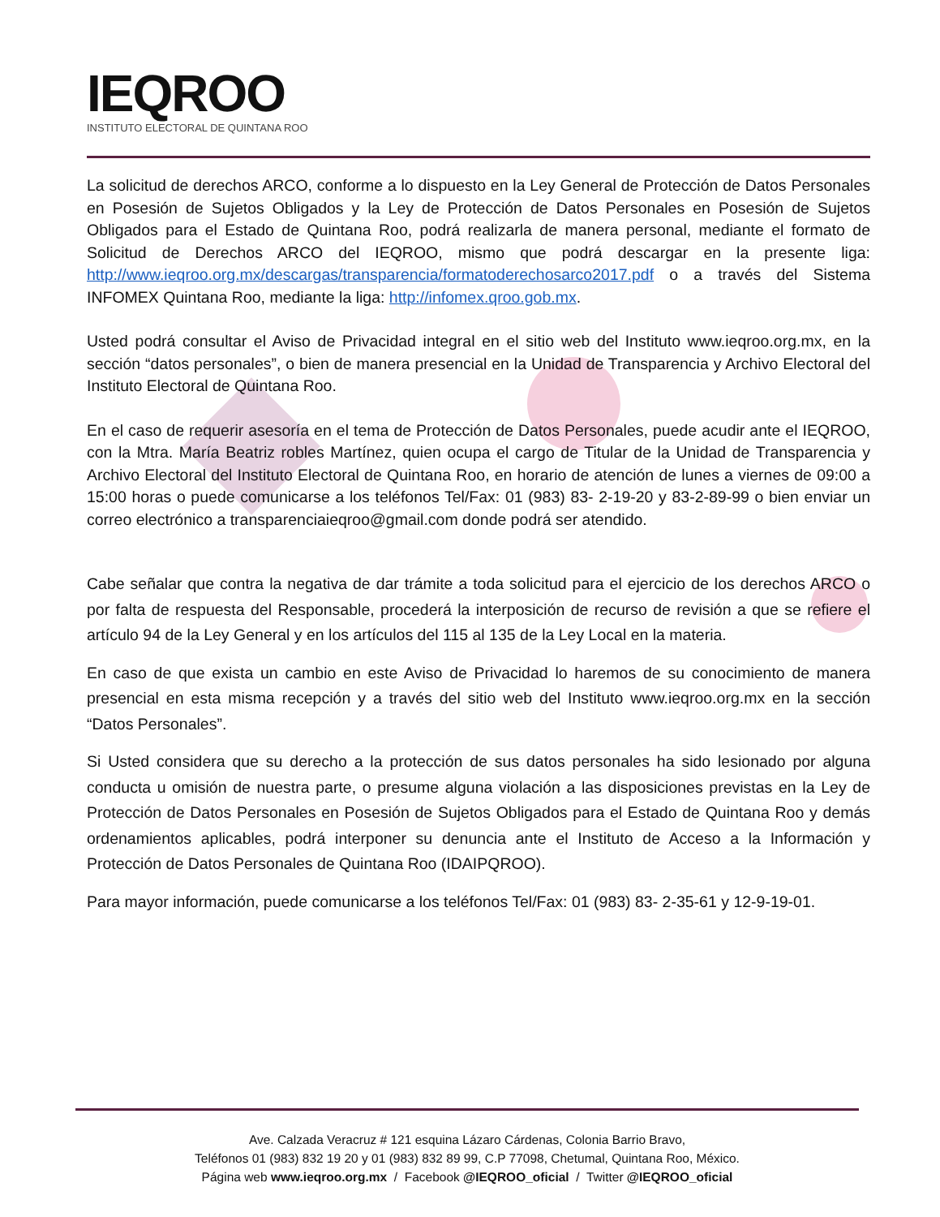IEQROO
INSTITUTO ELECTORAL DE QUINTANA ROO
La solicitud de derechos ARCO, conforme a lo dispuesto en la Ley General de Protección de Datos Personales en Posesión de Sujetos Obligados y la Ley de Protección de Datos Personales en Posesión de Sujetos Obligados para el Estado de Quintana Roo, podrá realizarla de manera personal, mediante el formato de Solicitud de Derechos ARCO del IEQROO, mismo que podrá descargar en la presente liga: http://www.ieqroo.org.mx/descargas/transparencia/formatoderechosarco2017.pdf o a través del Sistema INFOMEX Quintana Roo, mediante la liga: http://infomex.qroo.gob.mx.
Usted podrá consultar el Aviso de Privacidad integral en el sitio web del Instituto www.ieqroo.org.mx, en la sección “datos personales”, o bien de manera presencial en la Unidad de Transparencia y Archivo Electoral del Instituto Electoral de Quintana Roo.
En el caso de requerir asesoría en el tema de Protección de Datos Personales, puede acudir ante el IEQROO, con la Mtra. María Beatriz robles Martínez, quien ocupa el cargo de Titular de la Unidad de Transparencia y Archivo Electoral del Instituto Electoral de Quintana Roo, en horario de atención de lunes a viernes de 09:00 a 15:00 horas o puede comunicarse a los teléfonos Tel/Fax: 01 (983) 83- 2-19-20 y 83-2-89-99 o bien enviar un correo electrónico a transparenciaieqroo@gmail.com donde podrá ser atendido.
Cabe señalar que contra la negativa de dar trámite a toda solicitud para el ejercicio de los derechos ARCO o por falta de respuesta del Responsable, procederá la interposición de recurso de revisión a que se refiere el artículo 94 de la Ley General y en los artículos del 115 al 135 de la Ley Local en la materia.
En caso de que exista un cambio en este Aviso de Privacidad lo haremos de su conocimiento de manera presencial en esta misma recepción y a través del sitio web del Instituto www.ieqroo.org.mx en la sección “Datos Personales”.
Si Usted considera que su derecho a la protección de sus datos personales ha sido lesionado por alguna conducta u omisión de nuestra parte, o presume alguna violación a las disposiciones previstas en la Ley de Protección de Datos Personales en Posesión de Sujetos Obligados para el Estado de Quintana Roo y demás ordenamientos aplicables, podrá interponer su denuncia ante el Instituto de Acceso a la Información y Protección de Datos Personales de Quintana Roo (IDAIPQROO).
Para mayor información, puede comunicarse a los teléfonos Tel/Fax: 01 (983) 83- 2-35-61 y 12-9-19-01.
Ave. Calzada Veracruz # 121 esquina Lázaro Cárdenas, Colonia Barrio Bravo,
Teléfonos 01 (983) 832 19 20 y 01 (983) 832 89 99, C.P 77098, Chetumal, Quintana Roo, México.
Página web www.ieqroo.org.mx / Facebook @IEQROO_oficial / Twitter @IEQROO_oficial